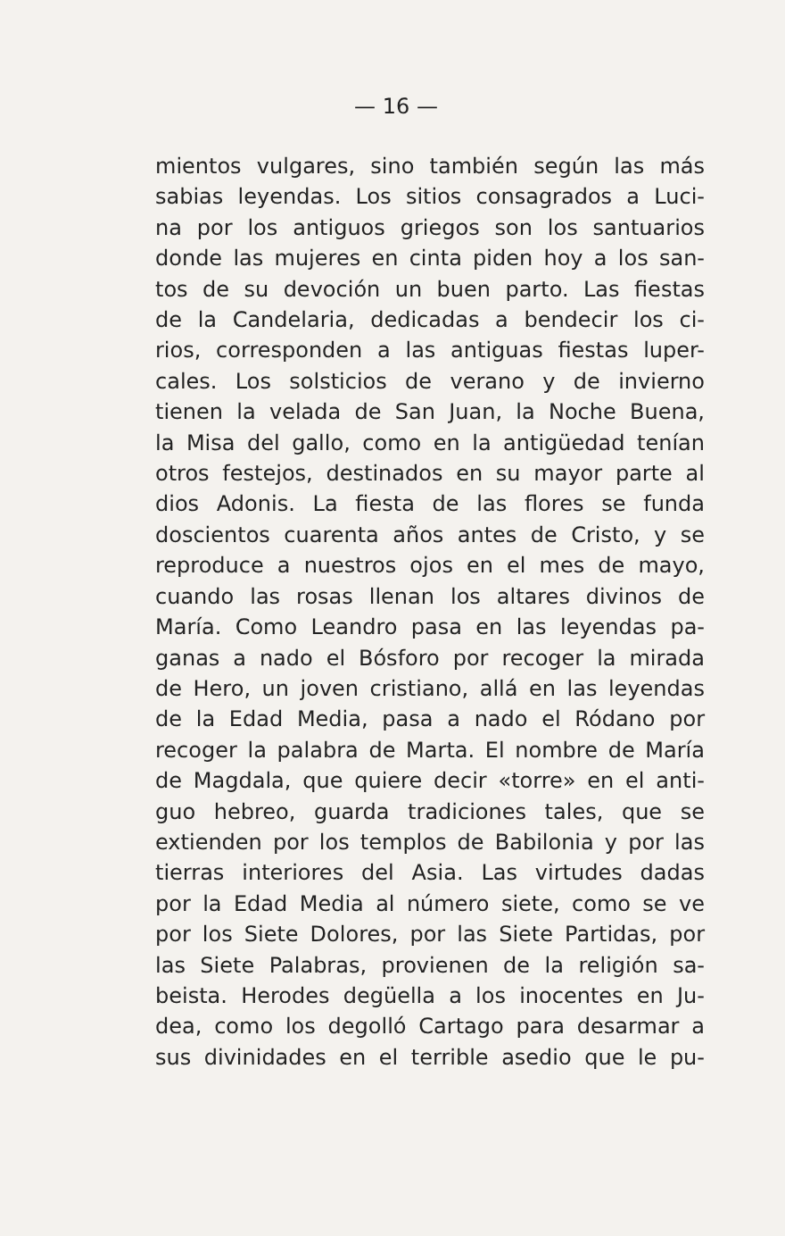— 16 —
mientos vulgares, sino también según las más
sabias leyendas. Los sitios consagrados a Luci-
na por los antiguos griegos son los santuarios
donde las mujeres en cinta piden hoy a los san-
tos de su devoción un buen parto. Las fiestas
de la Candelaria, dedicadas a bendecir los ci-
rios, corresponden a las antiguas fiestas luper-
cales. Los solsticios de verano y de invierno
tienen la velada de San Juan, la Noche Buena,
la Misa del gallo, como en la antigüedad tenían
otros festejos, destinados en su mayor parte al
dios Adonis. La fiesta de las flores se funda
doscientos cuarenta años antes de Cristo, y se
reproduce a nuestros ojos en el mes de mayo,
cuando las rosas llenan los altares divinos de
María. Como Leandro pasa en las leyendas pa-
ganas a nado el Bósforo por recoger la mirada
de Hero, un joven cristiano, allá en las leyendas
de la Edad Media, pasa a nado el Ródano por
recoger la palabra de Marta. El nombre de María
de Magdala, que quiere decir «torre» en el anti-
guo hebreo, guarda tradiciones tales, que se
extienden por los templos de Babilonia y por las
tierras interiores del Asia. Las virtudes dadas
por la Edad Media al número siete, como se ve
por los Siete Dolores, por las Siete Partidas, por
las Siete Palabras, provienen de la religión sa-
beista. Herodes degüella a los inocentes en Ju-
dea, como los degolló Cartago para desarmar a
sus divinidades en el terrible asedio que le pu-